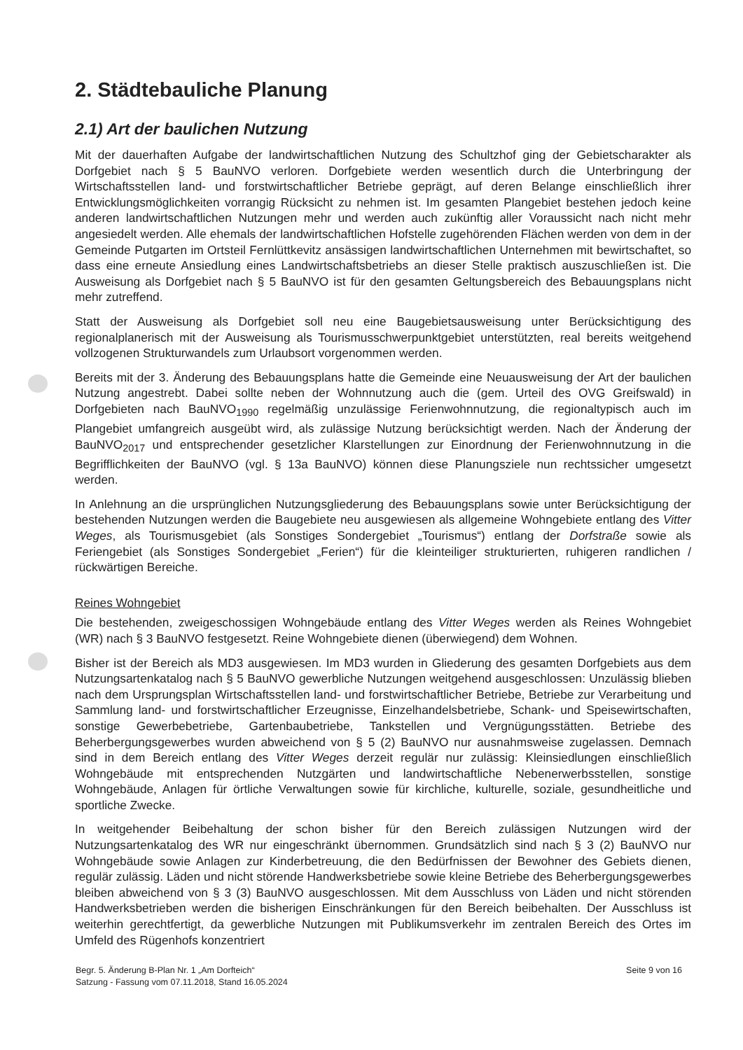2. Städtebauliche Planung
2.1) Art der baulichen Nutzung
Mit der dauerhaften Aufgabe der landwirtschaftlichen Nutzung des Schultzhof ging der Gebietscharakter als Dorfgebiet nach § 5 BauNVO verloren. Dorfgebiete werden wesentlich durch die Unterbringung der Wirtschaftsstellen land- und forstwirtschaftlicher Betriebe geprägt, auf deren Belange einschließlich ihrer Entwicklungsmöglichkeiten vorrangig Rücksicht zu nehmen ist. Im gesamten Plangebiet bestehen jedoch keine anderen landwirtschaftlichen Nutzungen mehr und werden auch zukünftig aller Voraussicht nach nicht mehr angesiedelt werden. Alle ehemals der landwirtschaftlichen Hofstelle zugehörenden Flächen werden von dem in der Gemeinde Putgarten im Ortsteil Fernlüttkevitz ansässigen landwirtschaftlichen Unternehmen mit bewirtschaftet, so dass eine erneute Ansiedlung eines Landwirtschaftsbetriebs an dieser Stelle praktisch auszuschließen ist. Die Ausweisung als Dorfgebiet nach § 5 BauNVO ist für den gesamten Geltungsbereich des Bebauungsplans nicht mehr zutreffend.
Statt der Ausweisung als Dorfgebiet soll neu eine Baugebietsausweisung unter Berücksichtigung des regionalplanerisch mit der Ausweisung als Tourismusschwerpunktgebiet unterstützten, real bereits weitgehend vollzogenen Strukturwandels zum Urlaubsort vorgenommen werden.
Bereits mit der 3. Änderung des Bebauungsplans hatte die Gemeinde eine Neuausweisung der Art der baulichen Nutzung angestrebt. Dabei sollte neben der Wohnnutzung auch die (gem. Urteil des OVG Greifswald) in Dorfgebieten nach BauNVO<sub>1990</sub> regelmäßig unzulässige Ferienwohnnutzung, die regionaltypisch auch im Plangebiet umfangreich ausgeübt wird, als zulässige Nutzung berücksichtigt werden. Nach der Änderung der BauNVO<sub>2017</sub> und entsprechender gesetzlicher Klarstellungen zur Einordnung der Ferienwohnnutzung in die Begrifflichkeiten der BauNVO (vgl. § 13a BauNVO) können diese Planungsziele nun rechtssicher umgesetzt werden.
In Anlehnung an die ursprünglichen Nutzungsgliederung des Bebauungsplans sowie unter Berücksichtigung der bestehenden Nutzungen werden die Baugebiete neu ausgewiesen als allgemeine Wohngebiete entlang des Vitter Weges, als Tourismusgebiet (als Sonstiges Sondergebiet „Tourismus“) entlang der Dorfstraße sowie als Feriengebiet (als Sonstiges Sondergebiet „Ferien“) für die kleinteiliger strukturierten, ruhigeren randlichen / rückwärtigen Bereiche.
Reines Wohngebiet
Die bestehenden, zweigeschossigen Wohngebäude entlang des Vitter Weges werden als Reines Wohngebiet (WR) nach § 3 BauNVO festgesetzt. Reine Wohngebiete dienen (überwiegend) dem Wohnen.
Bisher ist der Bereich als MD3 ausgewiesen. Im MD3 wurden in Gliederung des gesamten Dorfgebiets aus dem Nutzungsartenkatalog nach § 5 BauNVO gewerbliche Nutzungen weitgehend ausgeschlossen: Unzulässig blieben nach dem Ursprungsplan Wirtschaftsstellen land- und forstwirtschaftlicher Betriebe, Betriebe zur Verarbeitung und Sammlung land- und forstwirtschaftlicher Erzeugnisse, Einzelhandelsbetriebe, Schank- und Speisewirtschaften, sonstige Gewerbebetriebe, Gartenbaubetriebe, Tankstellen und Vergnügungsstätten. Betriebe des Beherbergungsgewerbes wurden abweichend von § 5 (2) BauNVO nur ausnahmsweise zugelassen. Demnach sind in dem Bereich entlang des Vitter Weges derzeit regulär nur zulässig: Kleinsiedlungen einschließlich Wohngebäude mit entsprechenden Nutzgärten und landwirtschaftliche Nebenerwerbsstellen, sonstige Wohngebäude, Anlagen für örtliche Verwaltungen sowie für kirchliche, kulturelle, soziale, gesundheitliche und sportliche Zwecke.
In weitgehender Beibehaltung der schon bisher für den Bereich zulässigen Nutzungen wird der Nutzungsartenkatalog des WR nur eingeschränkt übernommen. Grundsätzlich sind nach § 3 (2) BauNVO nur Wohngebäude sowie Anlagen zur Kinderbetreuung, die den Bedürfnissen der Bewohner des Gebiets dienen, regulär zulässig. Läden und nicht störende Handwerksbetriebe sowie kleine Betriebe des Beherbergungsgewerbes bleiben abweichend von § 3 (3) BauNVO ausgeschlossen. Mit dem Ausschluss von Läden und nicht störenden Handwerksbetrieben werden die bisherigen Einschränkungen für den Bereich beibehalten. Der Ausschluss ist weiterhin gerechtfertigt, da gewerbliche Nutzungen mit Publikumsverkehr im zentralen Bereich des Ortes im Umfeld des Rügenhofs konzentriert
Begr. 5. Änderung B-Plan Nr. 1 „Am Dorfteich“
Satzung - Fassung vom 07.11.2018, Stand 16.05.2024
Seite 9 von 16